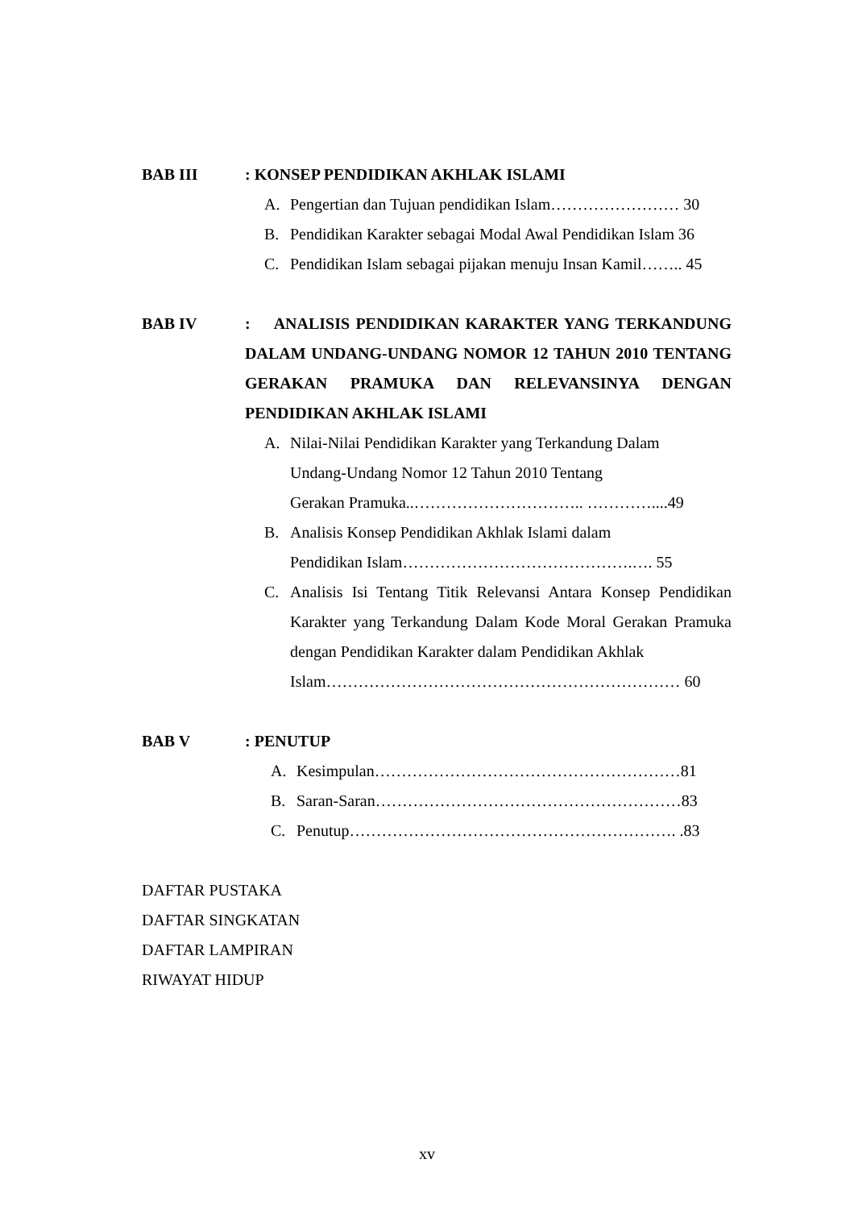BAB III : KONSEP PENDIDIKAN AKHLAK ISLAMI
A. Pengertian dan Tujuan pendidikan Islam…………………… 30
B. Pendidikan Karakter sebagai Modal Awal Pendidikan Islam 36
C. Pendidikan Islam sebagai pijakan menuju Insan Kamil…….. 45
BAB IV : ANALISIS PENDIDIKAN KARAKTER YANG TERKANDUNG DALAM UNDANG-UNDANG NOMOR 12 TAHUN 2010 TENTANG GERAKAN PRAMUKA DAN RELEVANSINYA DENGAN PENDIDIKAN AKHLAK ISLAMI
A. Nilai-Nilai Pendidikan Karakter yang Terkandung Dalam
Undang-Undang Nomor 12 Tahun 2010 Tentang
Gerakan Pramuka..………………………….. …………....49
B. Analisis Konsep Pendidikan Akhlak Islami dalam
Pendidikan Islam…………………………………….…. 55
C. Analisis Isi Tentang Titik Relevansi Antara Konsep Pendidikan Karakter yang Terkandung Dalam Kode Moral Gerakan Pramuka dengan Pendidikan Karakter dalam Pendidikan Akhlak
Islam………………………………………………………… 60
BAB V : PENUTUP
A. Kesimpulan…………………………………………………81
B. Saran-Saran…………………………………………………83
C. Penutup……………………………………………………. .83
DAFTAR PUSTAKA
DAFTAR SINGKATAN
DAFTAR LAMPIRAN
RIWAYAT HIDUP
xv